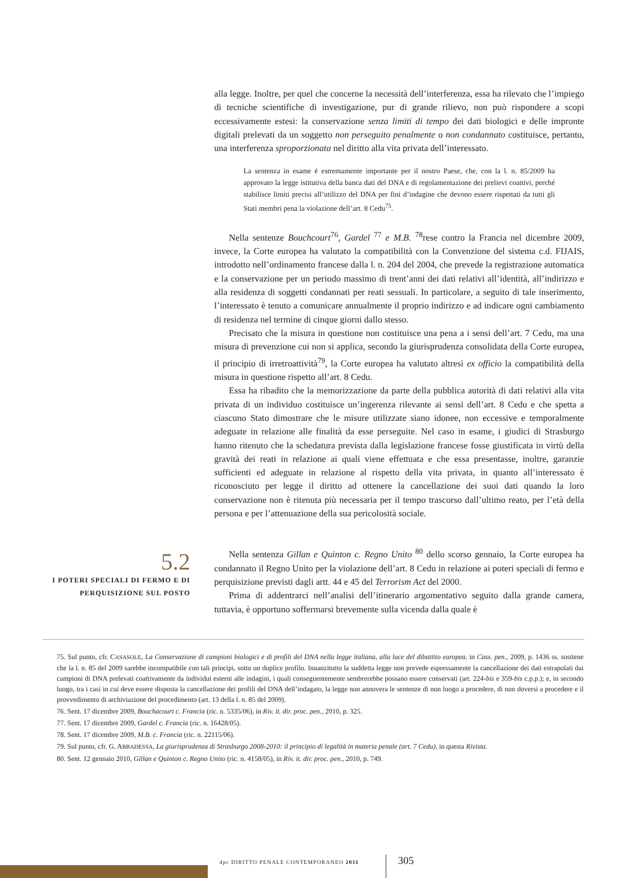alla legge. Inoltre, per quel che concerne la necessità dell’interferenza, essa ha rilevato che l’impiego di tecniche scientifiche di investigazione, pur di grande rilievo, non può rispondere a scopi eccessivamente estesi: la conservazione senza limiti di tempo dei dati biologici e delle impronte digitali prelevati da un soggetto non perseguito penalmente o non condannato costituisce, pertanto, una interferenza sproporzionata nel diritto alla vita privata dell’interessato.
La sentenza in esame è estremamente importante per il nostro Paese, che, con la l. n. 85/2009 ha approvato la legge istitutiva della banca dati del DNA e di regolamentazione dei prelievi coattivi, perché stabilisce limiti precisi all’utilizzo del DNA per fini d’indagine che devono essere rispettati da tutti gli Stati membri pena la violazione dell’art. 8 Cedu<sup>75</sup>.
Nella sentenze Bouchcourt<sup>76</sup>, Gardel <sup>77</sup> e M.B. <sup>78</sup>rese contro la Francia nel dicembre 2009, invece, la Corte europea ha valutato la compatibilità con la Convenzione del sistema c.d. FIJAIS, introdotto nell’ordinamento francese dalla l. n. 204 del 2004, che prevede la registrazione automatica e la conservazione per un periodo massimo di trent’anni dei dati relativi all’identità, all’indirizzo e alla residenza di soggetti condannati per reati sessuali. In particolare, a seguito di tale inserimento, l’interessato è tenuto a comunicare annualmente il proprio indirizzo e ad indicare ogni cambiamento di residenza nel termine di cinque giorni dallo stesso.
Precisato che la misura in questione non costituisce una pena a i sensi dell’art. 7 Cedu, ma una misura di prevenzione cui non si applica, secondo la giurisprudenza consolidata della Corte europea, il principio di irretroattività<sup>79</sup>, la Corte europea ha valutato altresì ex officio la compatibilità della misura in questione rispetto all’art. 8 Cedu.
Essa ha ribadito che la memorizzazione da parte della pubblica autorità di dati relativi alla vita privata di un individuo costituisce un’ingerenza rilevante ai sensi dell’art. 8 Cedu e che spetta a ciascuno Stato dimostrare che le misure utilizzate siano idonee, non eccessive e temporalmente adeguate in relazione alle finalità da esse perseguite. Nel caso in esame, i giudici di Strasburgo hanno ritenuto che la schedatura prevista dalla legislazione francese fosse giustificata in virtù della gravità dei reati in relazione ai quali viene effettuata e che essa presentasse, inoltre, garanzie sufficienti ed adeguate in relazione al rispetto della vita privata, in quanto all’interessato è riconosciuto per legge il diritto ad ottenere la cancellazione dei suoi dati quando la loro conservazione non è ritenuta più necessaria per il tempo trascorso dall’ultimo reato, per l’età della persona e per l’attenuazione della sua pericolosità sociale.
5.2
I POTERI SPECIALI DI FERMO E DI PERQUISIZIONE SUL POSTO
Nella sentenza Gillan e Quinton c. Regno Unito <sup>80</sup> dello scorso gennaio, la Corte europea ha condannato il Regno Unito per la violazione dell’art. 8 Cedu in relazione ai poteri speciali di fermo e perquisizione previsti dagli artt. 44 e 45 del Terrorism Act del 2000.
Prima di addentrarci nell’analisi dell’itinerario argomentativo seguito dalla grande camera, tuttavia, è opportuno soffermarsi brevemente sulla vicenda dalla quale è
75. Sul punto, cfr. CASASOLE, La Conservazione di campioni biologici e di profili del DNA nella legge italiana, alla luce del dibattito europea, in Cass. pen., 2009, p. 1436 ss. sostiene che la l. n. 85 del 2009 sarebbe incompatibile con tali principi, sotto un duplice profilo. Innanzitutto la suddetta legge non prevede espressamente la cancellazione dei dati estrapolati dai campioni di DNA prelevati coattivamente da individui esterni alle indagini, i quali conseguentemente sembrerebbe possano essere conservati (art. 224-bis e 359-bis c.p.p.); e, in secondo luogo, tra i casi in cui deve essere disposta la cancellazione dei profili del DNA dell’indagato, la legge non annovera le sentenze di non luogo a procedere, di non doversi a procedere e il provvedimento di archiviazione del procedimento (art. 13 della l. n. 85 del 2009).
76. Sent. 17 dicembre 2009, Bouchacourt c. Francia (ric. n. 5335/06), in Riv. it. dir. proc. pen., 2010, p. 325.
77. Sent. 17 dicembre 2009, Gardel c. Francia (ric. n. 16428/05).
78. Sent. 17 dicembre 2009, M.B. c. Francia (ric. n. 22115/06).
79. Sul punto, cfr. G. ABBADESSA, La giurisprudenza di Strasburgo 2008-2010: il principio di legalità in materia penale (art. 7 Cedu), in questa Rivista.
80. Sent. 12 gennaio 2010, Gillan e Quinton c. Regno Unito (ric. n. 4158/05), in Riv. it. dir. proc. pen., 2010, p. 749.
dpc DIRITTO PENALE CONTEMPORANEO 2011
305